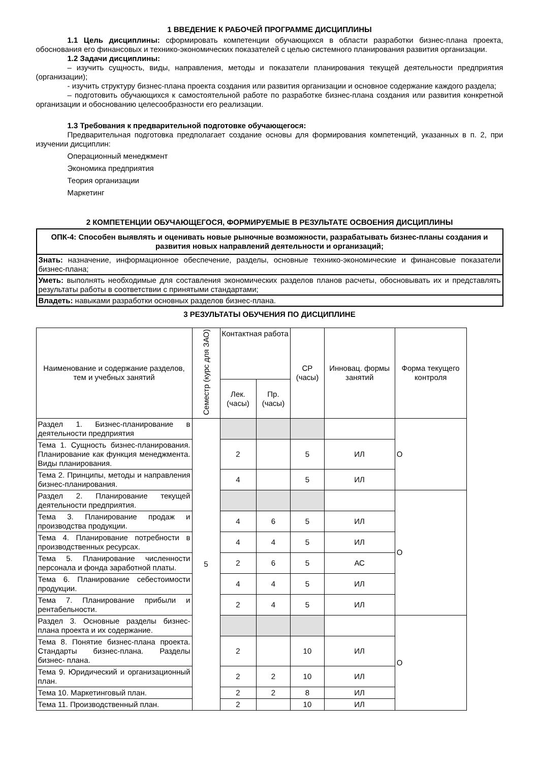1 ВВЕДЕНИЕ К РАБОЧЕЙ ПРОГРАММЕ ДИСЦИПЛИНЫ
1.1 Цель дисциплины: сформировать компетенции обучающихся в области разработки бизнес-плана проекта, обоснования его финансовых и технико-экономических показателей с целью системного планирования развития организации.
1.2 Задачи дисциплины:
– изучить сущность, виды, направления, методы и показатели планирования текущей деятельности предприятия (организации);
- изучить структуру бизнес-плана проекта создания или развития организации и основное содержание каждого раздела;
– подготовить обучающихся к самостоятельной работе по разработке бизнес-плана создания или развития конкретной организации и обоснованию целесообразности его реализации.
1.3 Требования к предварительной подготовке обучающегося:
Предварительная подготовка предполагает создание основы для формирования компетенций, указанных в п. 2, при изучении дисциплин:
Операционный менеджмент
Экономика предприятия
Теория организации
Маркетинг
2 КОМПЕТЕНЦИИ ОБУЧАЮЩЕГОСЯ, ФОРМИРУЕМЫЕ В РЕЗУЛЬТАТЕ ОСВОЕНИЯ ДИСЦИПЛИНЫ
| ОПК-4: Способен выявлять и оценивать новые рыночные возможности, разрабатывать бизнес-планы создания и развития новых направлений деятельности и организаций; |
| Знать: назначение, информационное обеспечение, разделы, основные технико-экономические и финансовые показатели бизнес-плана; |
| Уметь: выполнять необходимые для составления экономических разделов планов расчеты, обосновывать их и представлять результаты работы в соответствии с принятыми стандартами; |
| Владеть: навыками разработки основных разделов бизнес-плана. |
3 РЕЗУЛЬТАТЫ ОБУЧЕНИЯ ПО ДИСЦИПЛИНЕ
| Наименование и содержание разделов, тем и учебных занятий | Семестр (курс для ЗАО) | Контактная работа | | СР (часы) | Инновац. формы занятий | Форма текущего контроля |
| | | Лек. (часы) | Пр. (часы) | | | |
| Раздел 1. Бизнес-планирование в деятельности предприятия | 5 | | | | | О |
| Тема 1. Сущность бизнес-планирования. Планирование как функция менеджмента. Виды планирования. | | 2 | | 5 | ИЛ | |
| Тема 2. Принципы, методы и направления бизнес-планирования. | | 4 | | 5 | ИЛ | |
| Раздел 2. Планирование текущей деятельности предприятия. | | | | | | О |
| Тема 3. Планирование продаж и производства продукции. | | 4 | 6 | 5 | ИЛ | |
| Тема 4. Планирование потребности в производственных ресурсах. | | 4 | 4 | 5 | ИЛ | |
| Тема 5. Планирование численности персонала и фонда заработной платы. | | 2 | 6 | 5 | АС | |
| Тема 6. Планирование себестоимости продукции. | | 4 | 4 | 5 | ИЛ | |
| Тема 7. Планирование прибыли и рентабельности. | | 2 | 4 | 5 | ИЛ | |
| Раздел 3. Основные разделы бизнес-плана проекта и их содержание. | | | | | | О |
| Тема 8. Понятие бизнес-плана проекта. Стандарты бизнес-плана. Разделы бизнес- плана. | | 2 | | 10 | ИЛ | |
| Тема 9. Юридический и организационный план. | | 2 | 2 | 10 | ИЛ | |
| Тема 10. Маркетинговый план. | | 2 | 2 | 8 | ИЛ | |
| Тема 11. Производственный план. | | 2 | | 10 | ИЛ | |